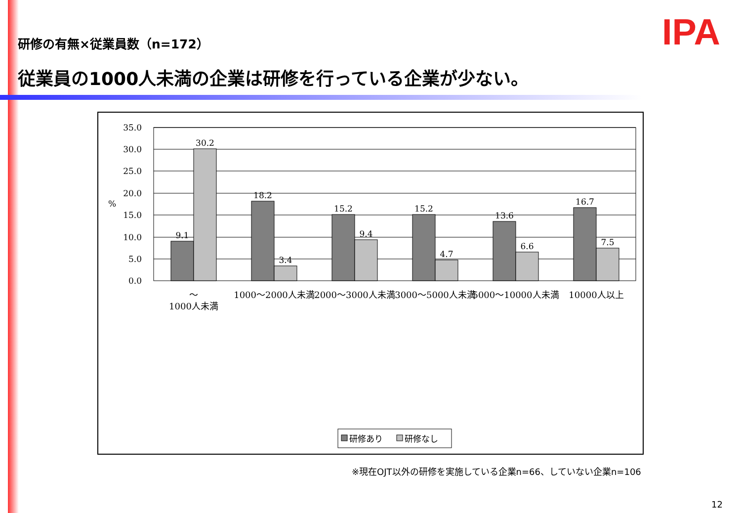IPA
研修の有無×従業員数（n=172）
従業員の1000人未満の企業は研修を行っている企業が少ない。
35.0
30.0
25.0
20.0
15.0
10.0
5.0
0.0
%
9.1
30.2
18.2
3.4
15.2
9.4
15.2
4.7
13.6
6.6
16.7
7.5
〜
1000人未満
1000〜2000人未満
2000〜3000人未満
3000〜5000人未満
5000〜10000人未満
10000人以上
研修あり
研修なし
※現在OJT以外の研修を実施している企業n=66、していない企業n=106
12